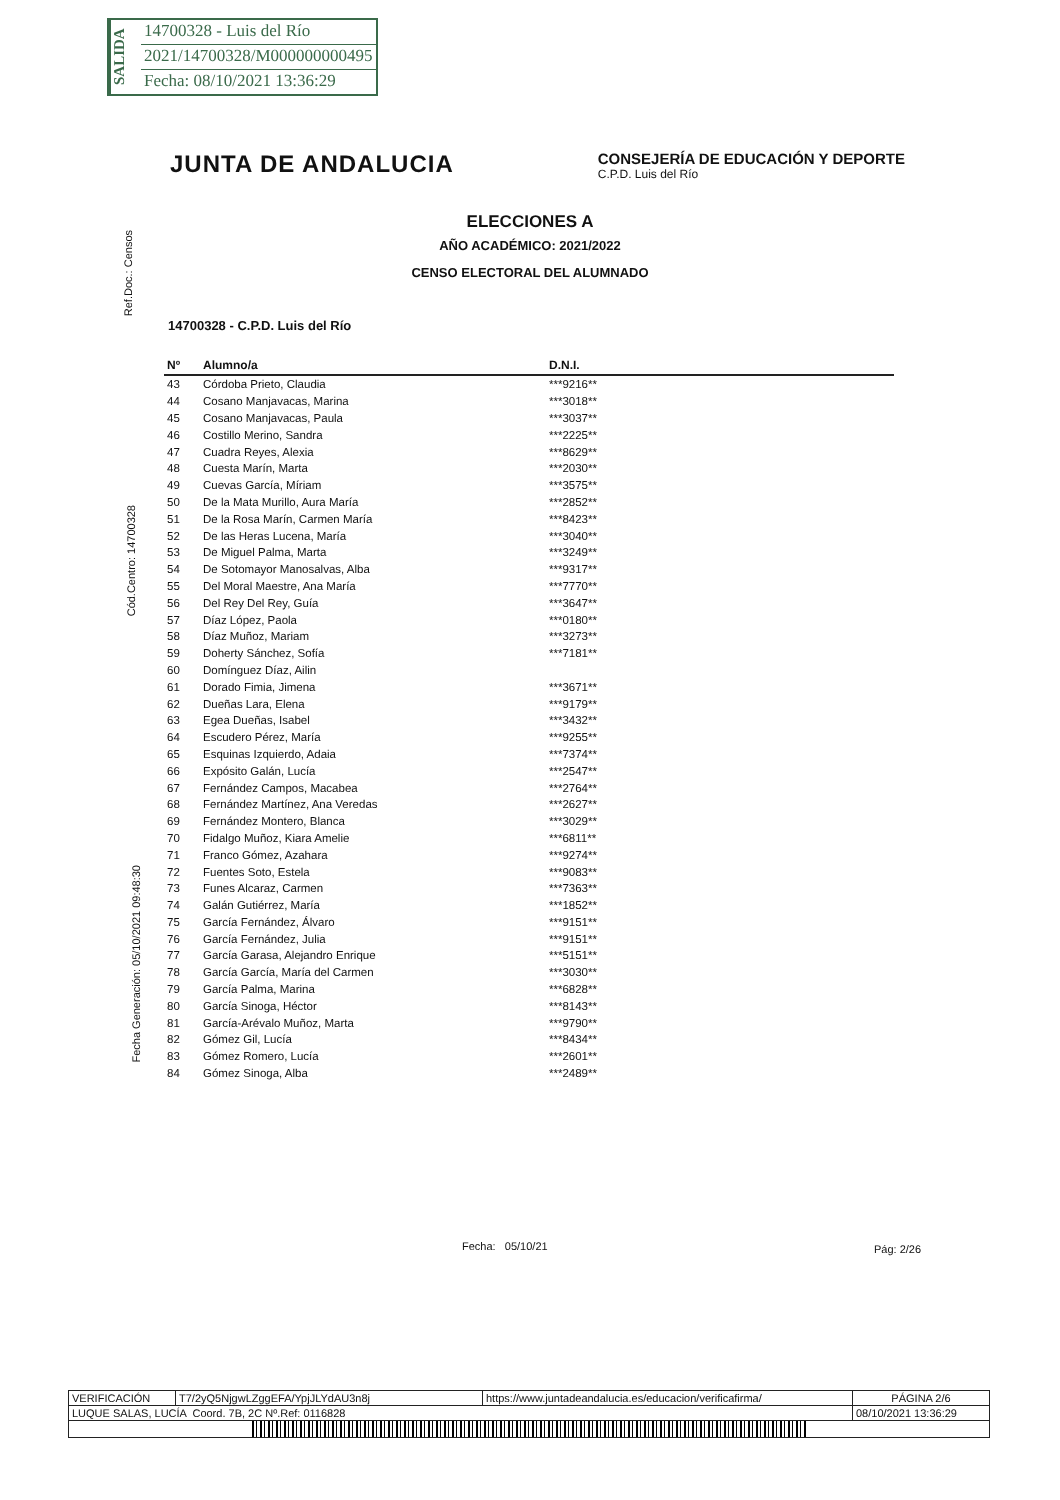SALIDA
14700328 - Luis del Río
2021/14700328/M000000000495
Fecha: 08/10/2021 13:36:29
Ref.Doc.: Censos
Cód.Centro: 14700328
Fecha Generación: 05/10/2021 09:48:30
JUNTA DE ANDALUCIA
CONSEJERÍA DE EDUCACIÓN Y DEPORTE
C.P.D. Luis del Río
ELECCIONES A
AÑO ACADÉMICO: 2021/2022
CENSO ELECTORAL DEL ALUMNADO
14700328 - C.P.D. Luis del Río
| Nº | Alumno/a | D.N.I. |
| --- | --- | --- |
| 43 | Córdoba Prieto, Claudia | ***9216** |
| 44 | Cosano Manjavacas, Marina | ***3018** |
| 45 | Cosano Manjavacas, Paula | ***3037** |
| 46 | Costillo Merino, Sandra | ***2225** |
| 47 | Cuadra Reyes, Alexia | ***8629** |
| 48 | Cuesta Marín, Marta | ***2030** |
| 49 | Cuevas García, Míriam | ***3575** |
| 50 | De la Mata Murillo, Aura María | ***2852** |
| 51 | De la Rosa Marín, Carmen María | ***8423** |
| 52 | De las Heras Lucena, María | ***3040** |
| 53 | De Miguel Palma, Marta | ***3249** |
| 54 | De Sotomayor Manosalvas, Alba | ***9317** |
| 55 | Del Moral Maestre, Ana María | ***7770** |
| 56 | Del Rey Del Rey, Guía | ***3647** |
| 57 | Díaz López, Paola | ***0180** |
| 58 | Díaz Muñoz, Mariam | ***3273** |
| 59 | Doherty Sánchez, Sofía | ***7181** |
| 60 | Domínguez Díaz, Ailin | |
| 61 | Dorado Fimia, Jimena | ***3671** |
| 62 | Dueñas Lara, Elena | ***9179** |
| 63 | Egea Dueñas, Isabel | ***3432** |
| 64 | Escudero Pérez, María | ***9255** |
| 65 | Esquinas Izquierdo, Adaia | ***7374** |
| 66 | Expósito Galán, Lucía | ***2547** |
| 67 | Fernández Campos, Macabea | ***2764** |
| 68 | Fernández Martínez, Ana Veredas | ***2627** |
| 69 | Fernández Montero, Blanca | ***3029** |
| 70 | Fidalgo Muñoz, Kiara Amelie | ***6811** |
| 71 | Franco Gómez, Azahara | ***9274** |
| 72 | Fuentes Soto, Estela | ***9083** |
| 73 | Funes Alcaraz, Carmen | ***7363** |
| 74 | Galán Gutiérrez, María | ***1852** |
| 75 | García Fernández, Álvaro | ***9151** |
| 76 | García Fernández, Julia | ***9151** |
| 77 | García Garasa, Alejandro Enrique | ***5151** |
| 78 | García García, María del Carmen | ***3030** |
| 79 | García Palma, Marina | ***6828** |
| 80 | García Sinoga, Héctor | ***8143** |
| 81 | García-Arévalo Muñoz, Marta | ***9790** |
| 82 | Gómez Gil, Lucía | ***8434** |
| 83 | Gómez Romero, Lucía | ***2601** |
| 84 | Gómez Sinoga, Alba | ***2489** |
Fecha: 05/10/21 Pág: 2/26
| VERIFICACIÓN | T7/2yQ5NjgwLZggEFA/YpjJLYdAU3n8j | https://www.juntadeandalucia.es/educacion/verificafirma/ | PÁGINA 2/6 |
| LUQUE SALAS, LUCÍA Coord. 7B, 2C Nº.Ref: 0116828 | | | 08/10/2021 13:36:29 |